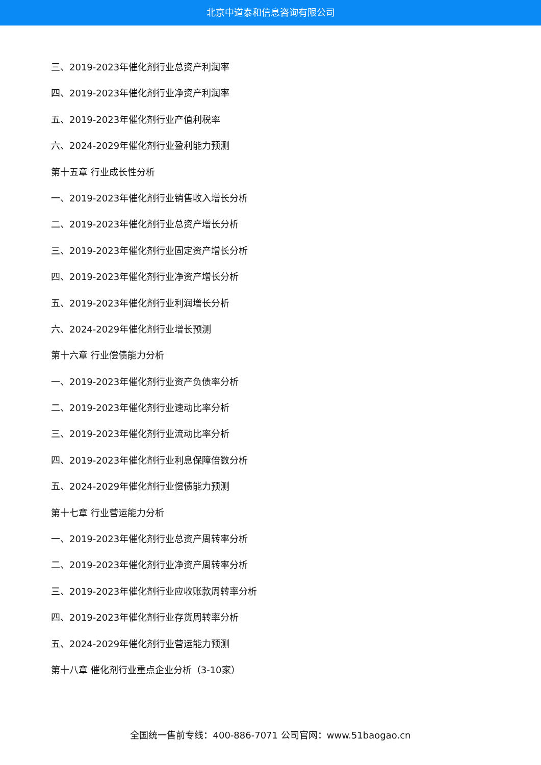北京中道泰和信息咨询有限公司
三、2019-2023年催化剂行业总资产利润率
四、2019-2023年催化剂行业净资产利润率
五、2019-2023年催化剂行业产值利税率
六、2024-2029年催化剂行业盈利能力预测
第十五章 行业成长性分析
一、2019-2023年催化剂行业销售收入增长分析
二、2019-2023年催化剂行业总资产增长分析
三、2019-2023年催化剂行业固定资产增长分析
四、2019-2023年催化剂行业净资产增长分析
五、2019-2023年催化剂行业利润增长分析
六、2024-2029年催化剂行业增长预测
第十六章 行业偿债能力分析
一、2019-2023年催化剂行业资产负债率分析
二、2019-2023年催化剂行业速动比率分析
三、2019-2023年催化剂行业流动比率分析
四、2019-2023年催化剂行业利息保障倍数分析
五、2024-2029年催化剂行业偿债能力预测
第十七章 行业营运能力分析
一、2019-2023年催化剂行业总资产周转率分析
二、2019-2023年催化剂行业净资产周转率分析
三、2019-2023年催化剂行业应收账款周转率分析
四、2019-2023年催化剂行业存货周转率分析
五、2024-2029年催化剂行业营运能力预测
第十八章 催化剂行业重点企业分析（3-10家）
全国统一售前专线：400-886-7071 公司官网：www.51baogao.cn